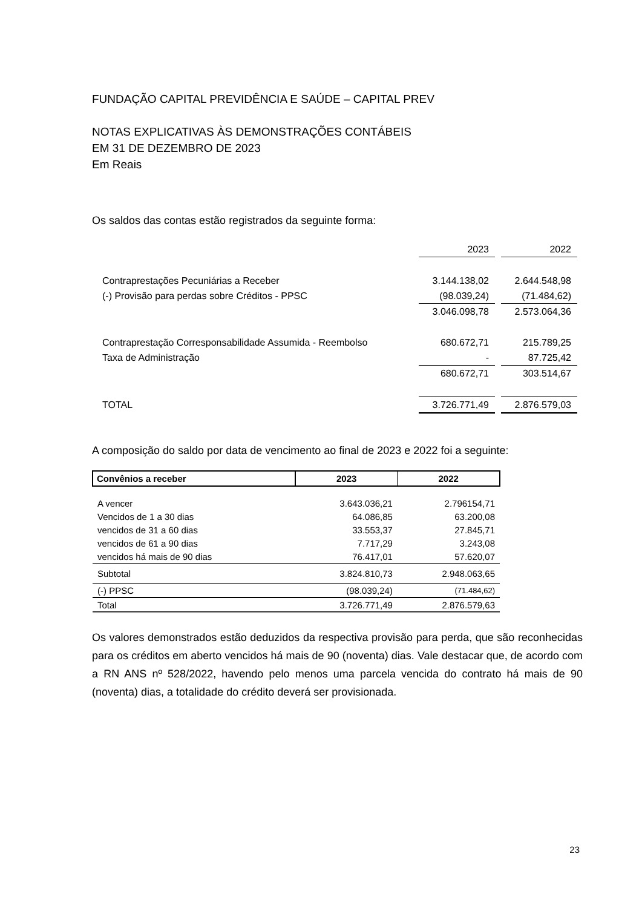FUNDAÇÃO CAPITAL PREVIDÊNCIA E SAÚDE – CAPITAL PREV
NOTAS EXPLICATIVAS ÀS DEMONSTRAÇÕES CONTÁBEIS
EM 31 DE DEZEMBRO DE 2023
Em Reais
Os saldos das contas estão registrados da seguinte forma:
| | 2023 | | 2022 |
| Contraprestações Pecuniárias a Receber | 3.144.138,02 | | 2.644.548,98 |
| (-) Provisão para perdas sobre Créditos - PPSC | (98.039,24) | | (71.484,62) |
| | 3.046.098,78 | | 2.573.064,36 |
| Contraprestação Corresponsabilidade Assumida - Reembolso | 680.672,71 | | 215.789,25 |
| Taxa de Administração | - | | 87.725,42 |
| | 680.672,71 | | 303.514,67 |
| TOTAL | 3.726.771,49 | | 2.876.579,03 |
A composição do saldo por data de vencimento ao final de 2023 e 2022 foi a seguinte:
| Convênios a receber | 2023 | 2022 |
| --- | --- | --- |
| A vencer | 3.643.036,21 | 2.796154,71 |
| Vencidos de 1 a 30 dias | 64.086,85 | 63.200,08 |
| vencidos de 31 a 60 dias | 33.553,37 | 27.845,71 |
| vencidos de 61 a 90 dias | 7.717,29 | 3.243,08 |
| vencidos há mais de 90 dias | 76.417,01 | 57.620,07 |
| Subtotal | 3.824.810,73 | 2.948.063,65 |
| (-) PPSC | (98.039,24) | (71.484,62) |
| Total | 3.726.771,49 | 2.876.579,63 |
Os valores demonstrados estão deduzidos da respectiva provisão para perda, que são reconhecidas para os créditos em aberto vencidos há mais de 90 (noventa) dias. Vale destacar que, de acordo com a RN ANS nº 528/2022, havendo pelo menos uma parcela vencida do contrato há mais de 90 (noventa) dias, a totalidade do crédito deverá ser provisionada.
23